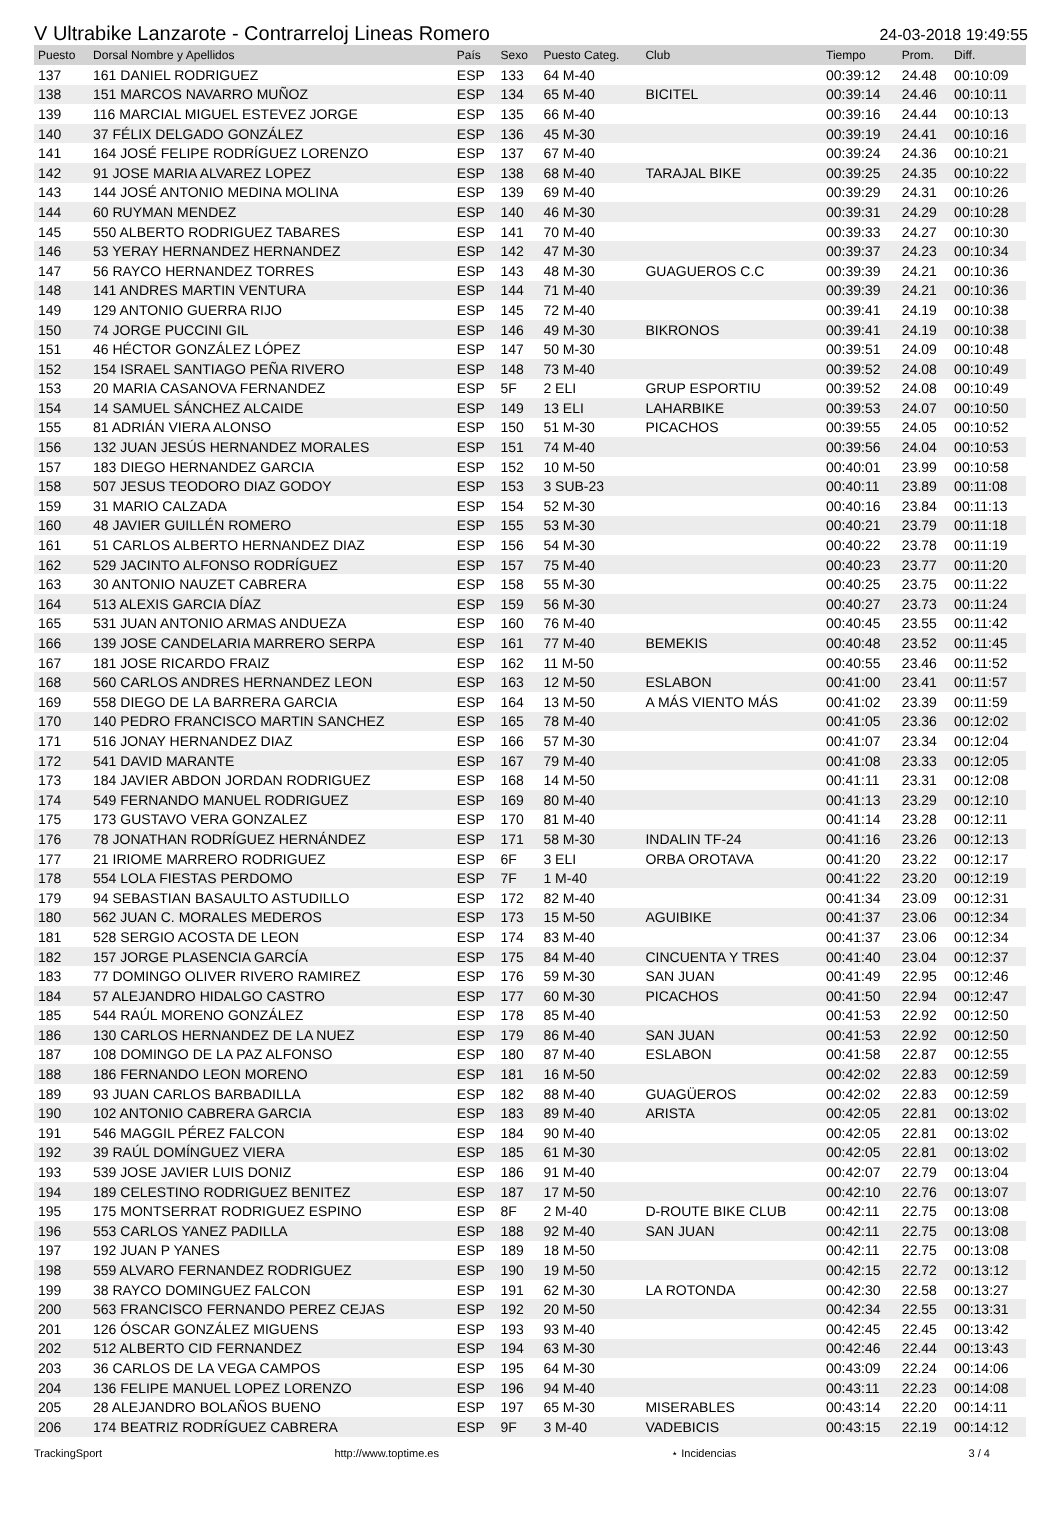V Ultrabike Lanzarote - Contrarreloj Lineas Romero 24-03-2018 19:49:55
| Puesto | Dorsal Nombre y Apellidos | País | Sexo | Puesto Categ. | Club | Tiempo | Prom. | Diff. |
| --- | --- | --- | --- | --- | --- | --- | --- | --- |
| 137 | 161 DANIEL RODRIGUEZ | ESP | 133 | 64 M-40 | | 00:39:12 | 24.48 | 00:10:09 |
| 138 | 151 MARCOS NAVARRO MUÑOZ | ESP | 134 | 65 M-40 | BICITEL | 00:39:14 | 24.46 | 00:10:11 |
| 139 | 116 MARCIAL MIGUEL ESTEVEZ JORGE | ESP | 135 | 66 M-40 | | 00:39:16 | 24.44 | 00:10:13 |
| 140 | 37 FÉLIX DELGADO GONZÁLEZ | ESP | 136 | 45 M-30 | | 00:39:19 | 24.41 | 00:10:16 |
| 141 | 164 JOSÉ FELIPE RODRÍGUEZ LORENZO | ESP | 137 | 67 M-40 | | 00:39:24 | 24.36 | 00:10:21 |
| 142 | 91 JOSE MARIA ALVAREZ LOPEZ | ESP | 138 | 68 M-40 | TARAJAL BIKE | 00:39:25 | 24.35 | 00:10:22 |
| 143 | 144 JOSÉ ANTONIO MEDINA MOLINA | ESP | 139 | 69 M-40 | | 00:39:29 | 24.31 | 00:10:26 |
| 144 | 60 RUYMAN MENDEZ | ESP | 140 | 46 M-30 | | 00:39:31 | 24.29 | 00:10:28 |
| 145 | 550 ALBERTO RODRIGUEZ TABARES | ESP | 141 | 70 M-40 | | 00:39:33 | 24.27 | 00:10:30 |
| 146 | 53 YERAY HERNANDEZ HERNANDEZ | ESP | 142 | 47 M-30 | | 00:39:37 | 24.23 | 00:10:34 |
| 147 | 56 RAYCO HERNANDEZ TORRES | ESP | 143 | 48 M-30 | GUAGUEROS C.C | 00:39:39 | 24.21 | 00:10:36 |
| 148 | 141 ANDRES MARTIN VENTURA | ESP | 144 | 71 M-40 | | 00:39:39 | 24.21 | 00:10:36 |
| 149 | 129 ANTONIO GUERRA RIJO | ESP | 145 | 72 M-40 | | 00:39:41 | 24.19 | 00:10:38 |
| 150 | 74 JORGE PUCCINI GIL | ESP | 146 | 49 M-30 | BIKRONOS | 00:39:41 | 24.19 | 00:10:38 |
| 151 | 46 HÉCTOR GONZÁLEZ LÓPEZ | ESP | 147 | 50 M-30 | | 00:39:51 | 24.09 | 00:10:48 |
| 152 | 154 ISRAEL SANTIAGO PEÑA RIVERO | ESP | 148 | 73 M-40 | | 00:39:52 | 24.08 | 00:10:49 |
| 153 | 20 MARIA CASANOVA FERNANDEZ | ESP | 5F | 2 ELI | GRUP ESPORTIU | 00:39:52 | 24.08 | 00:10:49 |
| 154 | 14 SAMUEL SÁNCHEZ ALCAIDE | ESP | 149 | 13 ELI | LAHARBIKE | 00:39:53 | 24.07 | 00:10:50 |
| 155 | 81 ADRIÁN VIERA ALONSO | ESP | 150 | 51 M-30 | PICACHOS | 00:39:55 | 24.05 | 00:10:52 |
| 156 | 132 JUAN JESÚS HERNANDEZ MORALES | ESP | 151 | 74 M-40 | | 00:39:56 | 24.04 | 00:10:53 |
| 157 | 183 DIEGO HERNANDEZ GARCIA | ESP | 152 | 10 M-50 | | 00:40:01 | 23.99 | 00:10:58 |
| 158 | 507 JESUS TEODORO DIAZ GODOY | ESP | 153 | 3 SUB-23 | | 00:40:11 | 23.89 | 00:11:08 |
| 159 | 31 MARIO CALZADA | ESP | 154 | 52 M-30 | | 00:40:16 | 23.84 | 00:11:13 |
| 160 | 48 JAVIER GUILLÉN ROMERO | ESP | 155 | 53 M-30 | | 00:40:21 | 23.79 | 00:11:18 |
| 161 | 51 CARLOS ALBERTO HERNANDEZ DIAZ | ESP | 156 | 54 M-30 | | 00:40:22 | 23.78 | 00:11:19 |
| 162 | 529 JACINTO ALFONSO RODRÍGUEZ | ESP | 157 | 75 M-40 | | 00:40:23 | 23.77 | 00:11:20 |
| 163 | 30 ANTONIO NAUZET CABRERA | ESP | 158 | 55 M-30 | | 00:40:25 | 23.75 | 00:11:22 |
| 164 | 513 ALEXIS GARCIA DÍAZ | ESP | 159 | 56 M-30 | | 00:40:27 | 23.73 | 00:11:24 |
| 165 | 531 JUAN ANTONIO ARMAS ANDUEZA | ESP | 160 | 76 M-40 | | 00:40:45 | 23.55 | 00:11:42 |
| 166 | 139 JOSE CANDELARIA MARRERO SERPA | ESP | 161 | 77 M-40 | BEMEKIS | 00:40:48 | 23.52 | 00:11:45 |
| 167 | 181 JOSE RICARDO FRAIZ | ESP | 162 | 11 M-50 | | 00:40:55 | 23.46 | 00:11:52 |
| 168 | 560 CARLOS ANDRES HERNANDEZ LEON | ESP | 163 | 12 M-50 | ESLABON | 00:41:00 | 23.41 | 00:11:57 |
| 169 | 558 DIEGO DE LA BARRERA GARCIA | ESP | 164 | 13 M-50 | A MÁS VIENTO MÁS | 00:41:02 | 23.39 | 00:11:59 |
| 170 | 140 PEDRO FRANCISCO MARTIN SANCHEZ | ESP | 165 | 78 M-40 | | 00:41:05 | 23.36 | 00:12:02 |
| 171 | 516 JONAY HERNANDEZ DIAZ | ESP | 166 | 57 M-30 | | 00:41:07 | 23.34 | 00:12:04 |
| 172 | 541 DAVID MARANTE | ESP | 167 | 79 M-40 | | 00:41:08 | 23.33 | 00:12:05 |
| 173 | 184 JAVIER ABDON JORDAN RODRIGUEZ | ESP | 168 | 14 M-50 | | 00:41:11 | 23.31 | 00:12:08 |
| 174 | 549 FERNANDO MANUEL RODRIGUEZ | ESP | 169 | 80 M-40 | | 00:41:13 | 23.29 | 00:12:10 |
| 175 | 173 GUSTAVO VERA GONZALEZ | ESP | 170 | 81 M-40 | | 00:41:14 | 23.28 | 00:12:11 |
| 176 | 78 JONATHAN RODRÍGUEZ HERNÁNDEZ | ESP | 171 | 58 M-30 | INDALIN TF-24 | 00:41:16 | 23.26 | 00:12:13 |
| 177 | 21 IRIOME MARRERO RODRIGUEZ | ESP | 6F | 3 ELI | ORBA OROTAVA | 00:41:20 | 23.22 | 00:12:17 |
| 178 | 554 LOLA FIESTAS PERDOMO | ESP | 7F | 1 M-40 | | 00:41:22 | 23.20 | 00:12:19 |
| 179 | 94 SEBASTIAN BASAULTO ASTUDILLO | ESP | 172 | 82 M-40 | | 00:41:34 | 23.09 | 00:12:31 |
| 180 | 562 JUAN C. MORALES MEDEROS | ESP | 173 | 15 M-50 | AGUIBIKE | 00:41:37 | 23.06 | 00:12:34 |
| 181 | 528 SERGIO ACOSTA DE LEON | ESP | 174 | 83 M-40 | | 00:41:37 | 23.06 | 00:12:34 |
| 182 | 157 JORGE PLASENCIA GARCÍA | ESP | 175 | 84 M-40 | CINCUENTA Y TRES | 00:41:40 | 23.04 | 00:12:37 |
| 183 | 77 DOMINGO OLIVER RIVERO RAMIREZ | ESP | 176 | 59 M-30 | SAN JUAN | 00:41:49 | 22.95 | 00:12:46 |
| 184 | 57 ALEJANDRO HIDALGO CASTRO | ESP | 177 | 60 M-30 | PICACHOS | 00:41:50 | 22.94 | 00:12:47 |
| 185 | 544 RAÚL MORENO GONZÁLEZ | ESP | 178 | 85 M-40 | | 00:41:53 | 22.92 | 00:12:50 |
| 186 | 130 CARLOS HERNANDEZ DE LA NUEZ | ESP | 179 | 86 M-40 | SAN JUAN | 00:41:53 | 22.92 | 00:12:50 |
| 187 | 108 DOMINGO DE LA PAZ ALFONSO | ESP | 180 | 87 M-40 | ESLABON | 00:41:58 | 22.87 | 00:12:55 |
| 188 | 186 FERNANDO LEON MORENO | ESP | 181 | 16 M-50 | | 00:42:02 | 22.83 | 00:12:59 |
| 189 | 93 JUAN CARLOS BARBADILLA | ESP | 182 | 88 M-40 | GUAGÜEROS | 00:42:02 | 22.83 | 00:12:59 |
| 190 | 102 ANTONIO CABRERA GARCIA | ESP | 183 | 89 M-40 | ARISTA | 00:42:05 | 22.81 | 00:13:02 |
| 191 | 546 MAGGIL PÉREZ FALCON | ESP | 184 | 90 M-40 | | 00:42:05 | 22.81 | 00:13:02 |
| 192 | 39 RAÚL DOMÍNGUEZ VIERA | ESP | 185 | 61 M-30 | | 00:42:05 | 22.81 | 00:13:02 |
| 193 | 539 JOSE JAVIER LUIS DONIZ | ESP | 186 | 91 M-40 | | 00:42:07 | 22.79 | 00:13:04 |
| 194 | 189 CELESTINO RODRIGUEZ BENITEZ | ESP | 187 | 17 M-50 | | 00:42:10 | 22.76 | 00:13:07 |
| 195 | 175 MONTSERRAT RODRIGUEZ ESPINO | ESP | 8F | 2 M-40 | D-ROUTE BIKE CLUB | 00:42:11 | 22.75 | 00:13:08 |
| 196 | 553 CARLOS YANEZ PADILLA | ESP | 188 | 92 M-40 | SAN JUAN | 00:42:11 | 22.75 | 00:13:08 |
| 197 | 192 JUAN P YANES | ESP | 189 | 18 M-50 | | 00:42:11 | 22.75 | 00:13:08 |
| 198 | 559 ALVARO FERNANDEZ RODRIGUEZ | ESP | 190 | 19 M-50 | | 00:42:15 | 22.72 | 00:13:12 |
| 199 | 38 RAYCO DOMINGUEZ FALCON | ESP | 191 | 62 M-30 | LA ROTONDA | 00:42:30 | 22.58 | 00:13:27 |
| 200 | 563 FRANCISCO FERNANDO PEREZ CEJAS | ESP | 192 | 20 M-50 | | 00:42:34 | 22.55 | 00:13:31 |
| 201 | 126 ÓSCAR GONZÁLEZ MIGUENS | ESP | 193 | 93 M-40 | | 00:42:45 | 22.45 | 00:13:42 |
| 202 | 512 ALBERTO CID FERNANDEZ | ESP | 194 | 63 M-30 | | 00:42:46 | 22.44 | 00:13:43 |
| 203 | 36 CARLOS DE LA VEGA CAMPOS | ESP | 195 | 64 M-30 | | 00:43:09 | 22.24 | 00:14:06 |
| 204 | 136 FELIPE MANUEL LOPEZ LORENZO | ESP | 196 | 94 M-40 | | 00:43:11 | 22.23 | 00:14:08 |
| 205 | 28 ALEJANDRO BOLAÑOS BUENO | ESP | 197 | 65 M-30 | MISERABLES | 00:43:14 | 22.20 | 00:14:11 |
| 206 | 174 BEATRIZ RODRÍGUEZ CABRERA | ESP | 9F | 3 M-40 | VADEBICIS | 00:43:15 | 22.19 | 00:14:12 |
TrackingSport http://www.toptime.es ⋆ Incidencias 3 / 4